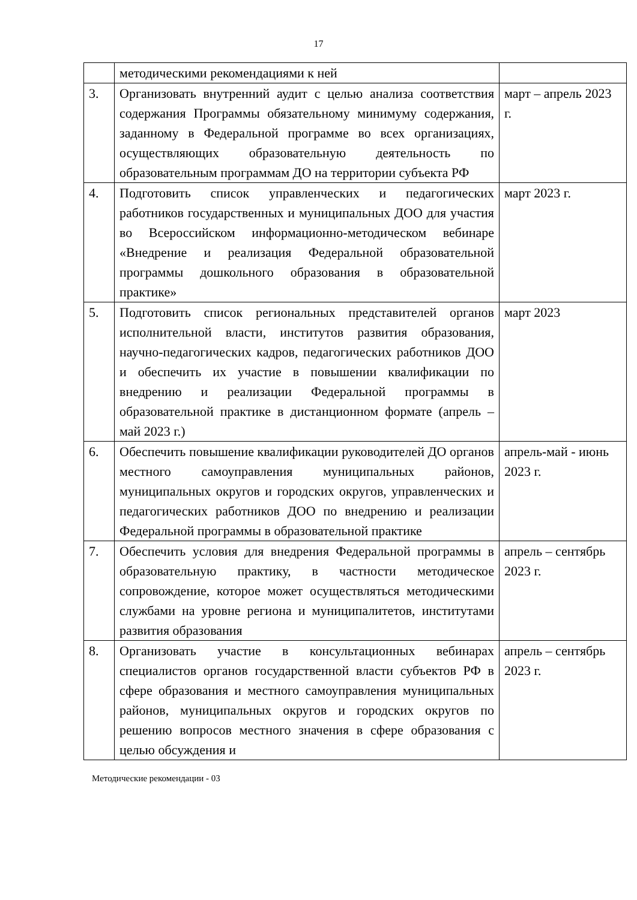17
| | методическими рекомендациями к ней | |
| 3. | Организовать внутренний аудит с целью анализа соответствия содержания Программы обязательному минимуму содержания, заданному в Федеральной программе во всех организациях, осуществляющих образовательную деятельность по образовательным программам ДО на территории субъекта РФ | март – апрель 2023 г. |
| 4. | Подготовить список управленческих и педагогических работников государственных и муниципальных ДОО для участия во Всероссийском информационно-методическом вебинаре «Внедрение и реализация Федеральной образовательной программы дошкольного образования в образовательной практике» | март 2023 г. |
| 5. | Подготовить список региональных представителей органов исполнительной власти, институтов развития образования, научно-педагогических кадров, педагогических работников ДОО и обеспечить их участие в повышении квалификации по внедрению и реализации Федеральной программы в образовательной практике в дистанционном формате (апрель – май 2023 г.) | март 2023 |
| 6. | Обеспечить повышение квалификации руководителей ДО органов местного самоуправления муниципальных районов, муниципальных округов и городских округов, управленческих и педагогических работников ДОО по внедрению и реализации Федеральной программы в образовательной практике | апрель-май - июнь 2023 г. |
| 7. | Обеспечить условия для внедрения Федеральной программы в образовательную практику, в частности методическое сопровождение, которое может осуществляться методическими службами на уровне региона и муниципалитетов, институтами развития образования | апрель – сентябрь 2023 г. |
| 8. | Организовать участие в консультационных вебинарах специалистов органов государственной власти субъектов РФ в сфере образования и местного самоуправления муниципальных районов, муниципальных округов и городских округов по решению вопросов местного значения в сфере образования с целью обсуждения и | апрель – сентябрь 2023 г. |
Методические рекомендации - 03